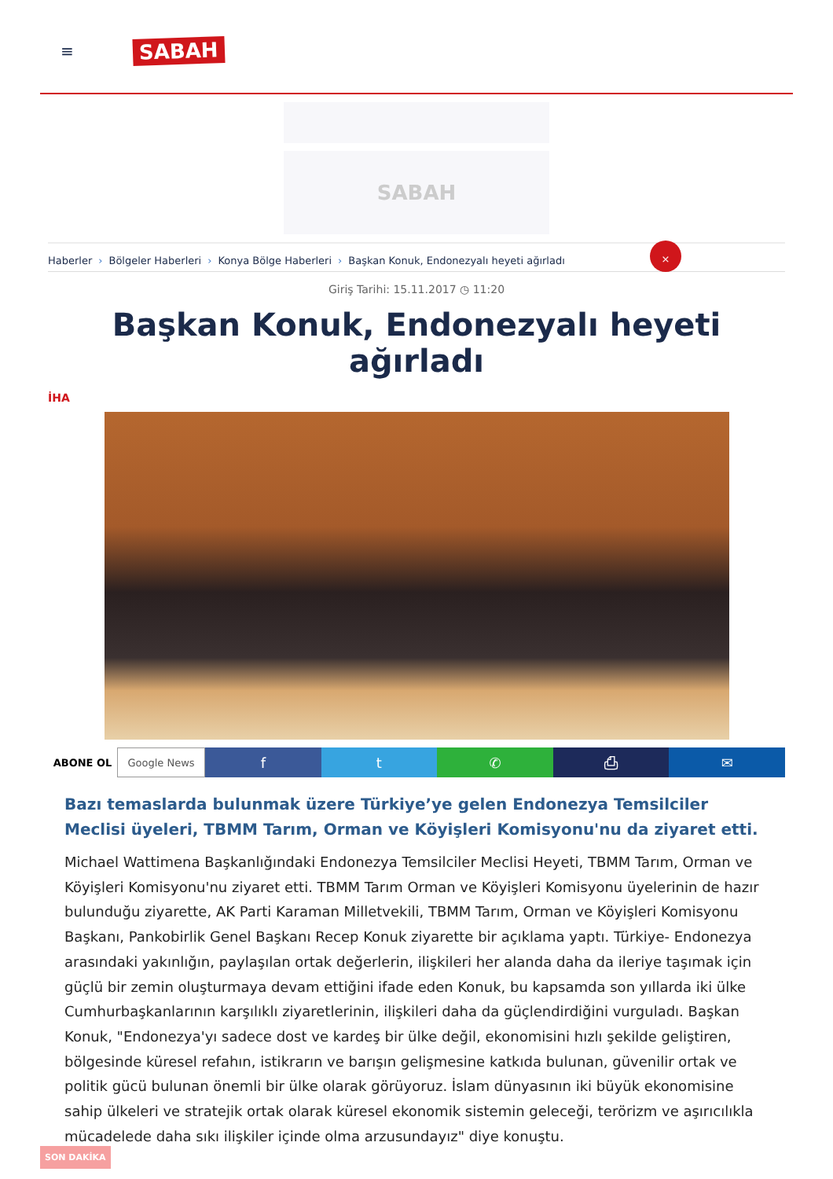≡
SABAH
SABAH
Haberler › Bölgeler Haberleri › Konya Bölge Haberleri › Başkan Konuk, Endonezyalı heyeti ağırladı
×
Giriş Tarihi: 15.11.2017 ◷ 11:20
Başkan Konuk, Endonezyalı heyeti ağırladı
İHA
ABONE OL Google News
f t ✆ ⎙ ✉
Bazı temaslarda bulunmak üzere Türkiye’ye gelen Endonezya Temsilciler Meclisi üyeleri, TBMM Tarım, Orman ve Köyişleri Komisyonu'nu da ziyaret etti.
Michael Wattimena Başkanlığındaki Endonezya Temsilciler Meclisi Heyeti, TBMM Tarım, Orman ve Köyişleri Komisyonu'nu ziyaret etti. TBMM Tarım Orman ve Köyişleri Komisyonu üyelerinin de hazır bulunduğu ziyarette, AK Parti Karaman Milletvekili, TBMM Tarım, Orman ve Köyişleri Komisyonu Başkanı, Pankobirlik Genel Başkanı Recep Konuk ziyarette bir açıklama yaptı. Türkiye- Endonezya arasındaki yakınlığın, paylaşılan ortak değerlerin, ilişkileri her alanda daha da ileriye taşımak için güçlü bir zemin oluşturmaya devam ettiğini ifade eden Konuk, bu kapsamda son yıllarda iki ülke Cumhurbaşkanlarının karşılıklı ziyaretlerinin, ilişkileri daha da güçlendirdiğini vurguladı. Başkan Konuk, "Endonezya'yı sadece dost ve kardeş bir ülke değil, ekonomisini hızlı şekilde geliştiren, bölgesinde küresel refahın, istikrarın ve barışın gelişmesine katkıda bulunan, güvenilir ortak ve politik gücü bulunan önemli bir ülke olarak görüyoruz. İslam dünyasının iki büyük ekonomisine sahip ülkeleri ve stratejik ortak olarak küresel ekonomik sistemin geleceği, terörizm ve aşırıcılıkla mücadelede daha sıkı ilişkiler içinde olma arzusundayız" diye konuştu.
SON DAKİKA